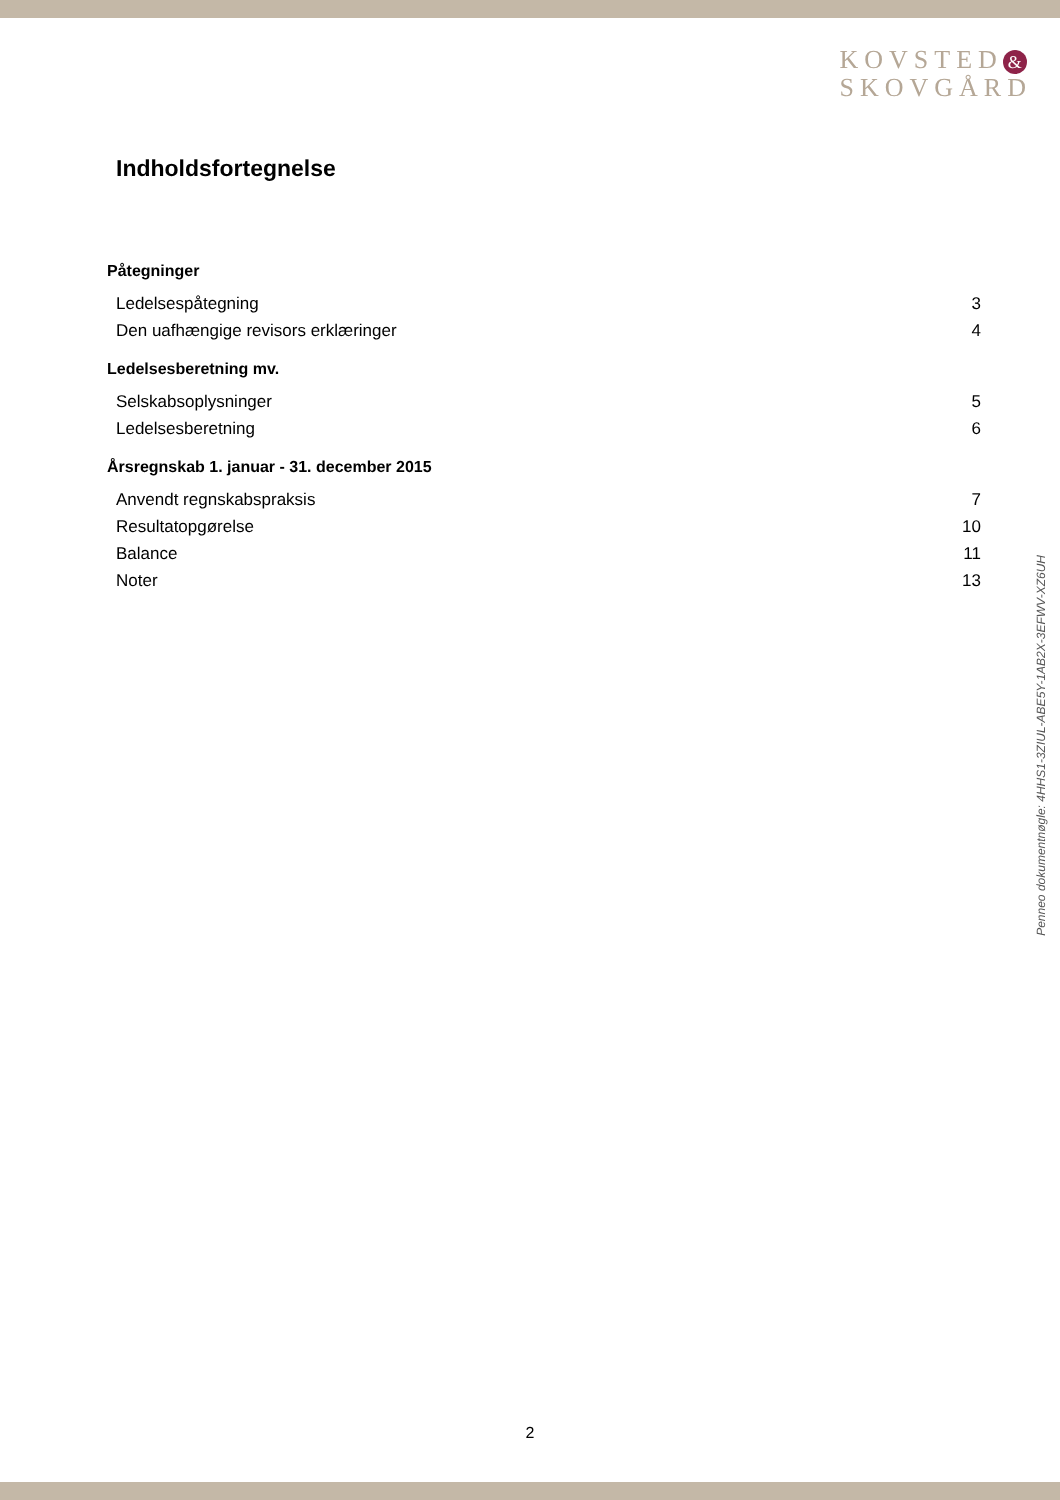KOVSTED &
SKOVGÅRD
Indholdsfortegnelse
Påtegninger
Ledelsespåtegning 3
Den uafhængige revisors erklæringer 4
Ledelsesberetning mv.
Selskabsoplysninger 5
Ledelsesberetning 6
Årsregnskab 1. januar - 31. december 2015
Anvendt regnskabspraksis 7
Resultatopgørelse 10
Balance 11
Noter 13
Penneo dokumentnøgle: 4HHS1-3ZIUL-ABE5Y-1AB2X-3EFWV-XZ6UH
2